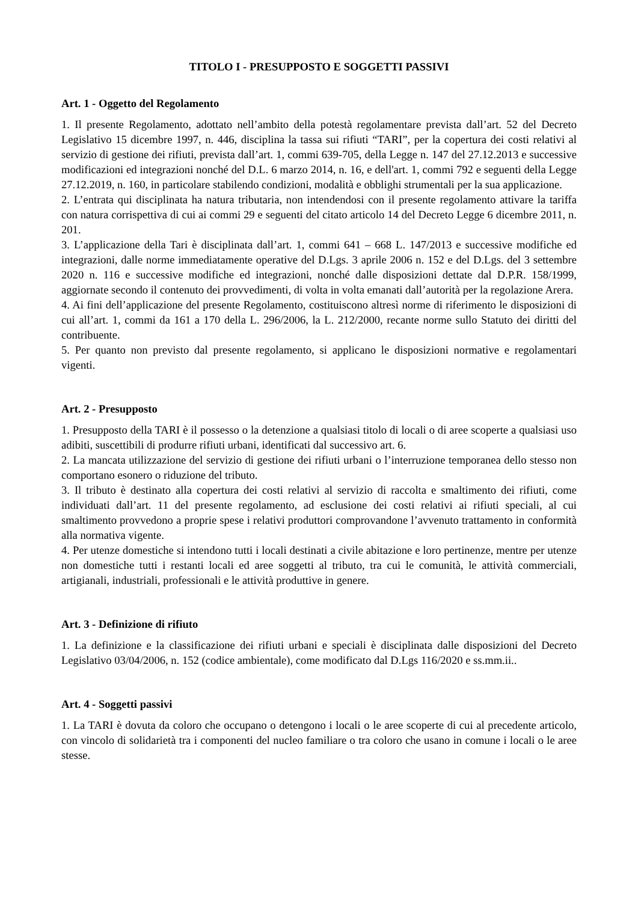TITOLO I - PRESUPPOSTO E SOGGETTI PASSIVI
Art. 1 - Oggetto del Regolamento
1. Il presente Regolamento, adottato nell’ambito della potestà regolamentare prevista dall’art. 52 del Decreto Legislativo 15 dicembre 1997, n. 446, disciplina la tassa sui rifiuti “TARI”, per la copertura dei costi relativi al servizio di gestione dei rifiuti, prevista dall’art. 1, commi 639-705, della Legge n. 147 del 27.12.2013 e successive modificazioni ed integrazioni nonché del D.L. 6 marzo 2014, n. 16, e dell'art. 1, commi 792 e seguenti della Legge 27.12.2019, n. 160, in particolare stabilendo condizioni, modalità e obblighi strumentali per la sua applicazione.
2. L’entrata qui disciplinata ha natura tributaria, non intendendosi con il presente regolamento attivare la tariffa con natura corrispettiva di cui ai commi 29 e seguenti del citato articolo 14 del Decreto Legge 6 dicembre 2011, n. 201.
3. L’applicazione della Tari è disciplinata dall’art. 1, commi 641 – 668 L. 147/2013 e successive modifiche ed integrazioni, dalle norme immediatamente operative del D.Lgs. 3 aprile 2006 n. 152 e del D.Lgs. del 3 settembre 2020 n. 116 e successive modifiche ed integrazioni, nonché dalle disposizioni dettate dal D.P.R. 158/1999, aggiornate secondo il contenuto dei provvedimenti, di volta in volta emanati dall’autorità per la regolazione Arera.
4. Ai fini dell’applicazione del presente Regolamento, costituiscono altresì norme di riferimento le disposizioni di cui all’art. 1, commi da 161 a 170 della L. 296/2006, la L. 212/2000, recante norme sullo Statuto dei diritti del contribuente.
5. Per quanto non previsto dal presente regolamento, si applicano le disposizioni normative e regolamentari vigenti.
Art. 2 - Presupposto
1. Presupposto della TARI è il possesso o la detenzione a qualsiasi titolo di locali o di aree scoperte a qualsiasi uso adibiti, suscettibili di produrre rifiuti urbani, identificati dal successivo art. 6.
2. La mancata utilizzazione del servizio di gestione dei rifiuti urbani o l’interruzione temporanea dello stesso non comportano esonero o riduzione del tributo.
3. Il tributo è destinato alla copertura dei costi relativi al servizio di raccolta e smaltimento dei rifiuti, come individuati dall’art. 11 del presente regolamento, ad esclusione dei costi relativi ai rifiuti speciali, al cui smaltimento provvedono a proprie spese i relativi produttori comprovandone l’avvenuto trattamento in conformità alla normativa vigente.
4. Per utenze domestiche si intendono tutti i locali destinati a civile abitazione e loro pertinenze, mentre per utenze non domestiche tutti i restanti locali ed aree soggetti al tributo, tra cui le comunità, le attività commerciali, artigianali, industriali, professionali e le attività produttive in genere.
Art. 3 - Definizione di rifiuto
1. La definizione e la classificazione dei rifiuti urbani e speciali è disciplinata dalle disposizioni del Decreto Legislativo 03/04/2006, n. 152 (codice ambientale), come modificato dal D.Lgs 116/2020 e ss.mm.ii..
Art. 4 - Soggetti passivi
1. La TARI è dovuta da coloro che occupano o detengono i locali o le aree scoperte di cui al precedente articolo, con vincolo di solidarietà tra i componenti del nucleo familiare o tra coloro che usano in comune i locali o le aree stesse.